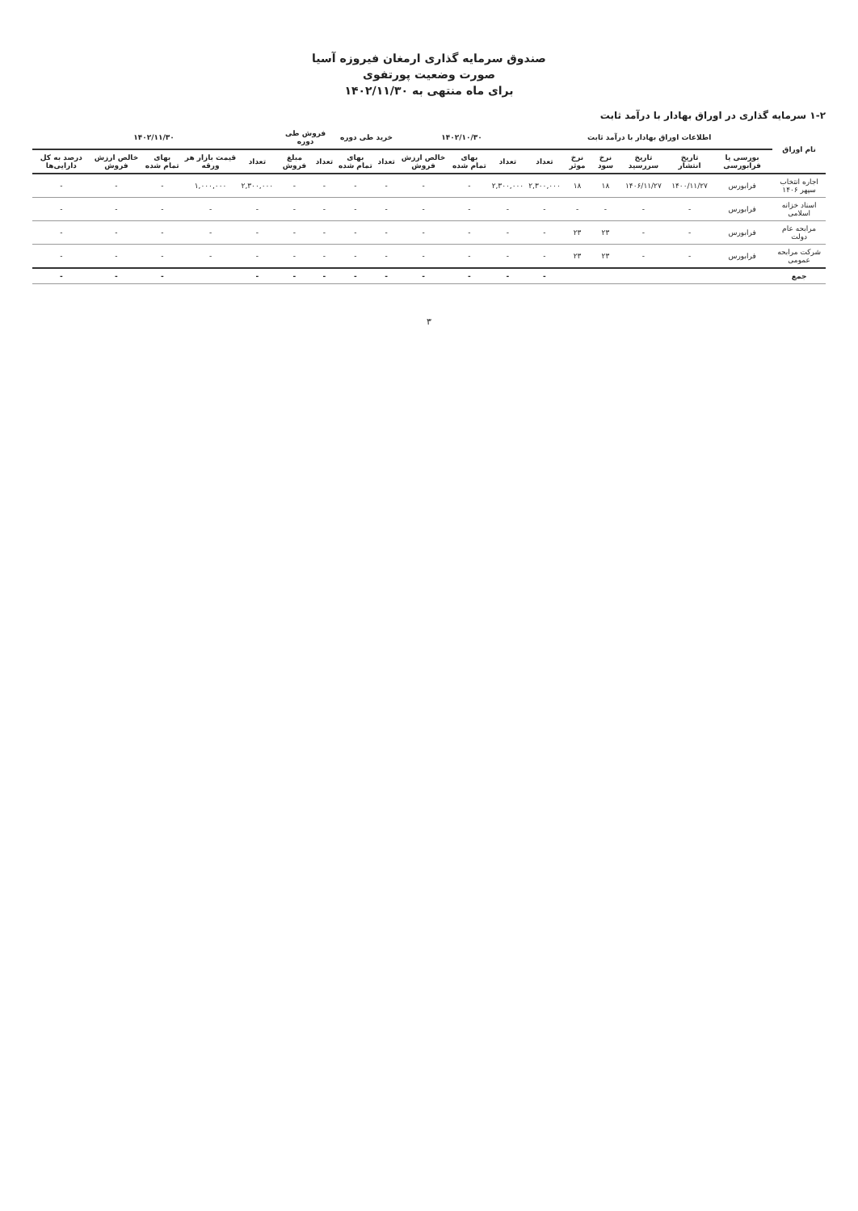صندوق سرمایه گذاری ارمغان فیروزه آسیا
صورت وضعیت پورتفوی
برای ماه منتهی به ۱۴۰۲/۱۱/۳۰
۱-۲ سرمایه گذاری در اوراق بهادار با درآمد ثابت
| نام اوراق | اطلاعات اوراق بهادار با درآمد ثابت | | | | | | ۱۴۰۲/۱۰/۳۰ | | | خرید طی دوره | | فروش طی دوره | | ۱۴۰۲/۱۱/۳۰ | | | | |
| --- | --- | --- | --- | --- | --- | --- | --- | --- | --- | --- | --- | --- | --- | --- | --- | --- | --- | --- |
| | بورسی یا فرابورسی | تاریخ انتشار | تاریخ سررسید | نرخ سود | نرخ موثر | تعداد | تعداد | بهای تمام شده | خالص ارزش فروش | تعداد | بهای تمام شده | تعداد | مبلغ فروش | تعداد | قیمت بازار هر ورقه | بهای تمام شده | خالص ارزش فروش | درصد به کل دارایی‌ها |
| اجاره انتخاب سپهر ۱۴۰۶ | فرابورس | ۱۴۰۰/۱۱/۲۷ | ۱۴۰۶/۱۱/۲۷ | ۱۸ | ۱۸ | ۲,۳۰۰,۰۰۰ | ۲,۳۰۰,۰۰۰ | - | - | - | - | - | - | ۲,۳۰۰,۰۰۰ | ۱,۰۰۰,۰۰۰ | - | - | - |
| اسناد خزانه اسلامی | فرابورس | - | - | - | - | - | - | - | - | - | - | - | - | - | - | - | - | - |
| مرابحه عام دولت | فرابورس | - | - | ۲۳ | ۲۳ | - | - | - | - | - | - | - | - | - | - | - | - | - |
| شرکت مرابحه عمومی | فرابورس | - | - | ۲۳ | ۲۳ | - | - | - | - | - | - | - | - | - | - | - | - | - |
| جمع | | | | | | - | - | - | - | - | - | - | - | - | | - | - | - |
۳